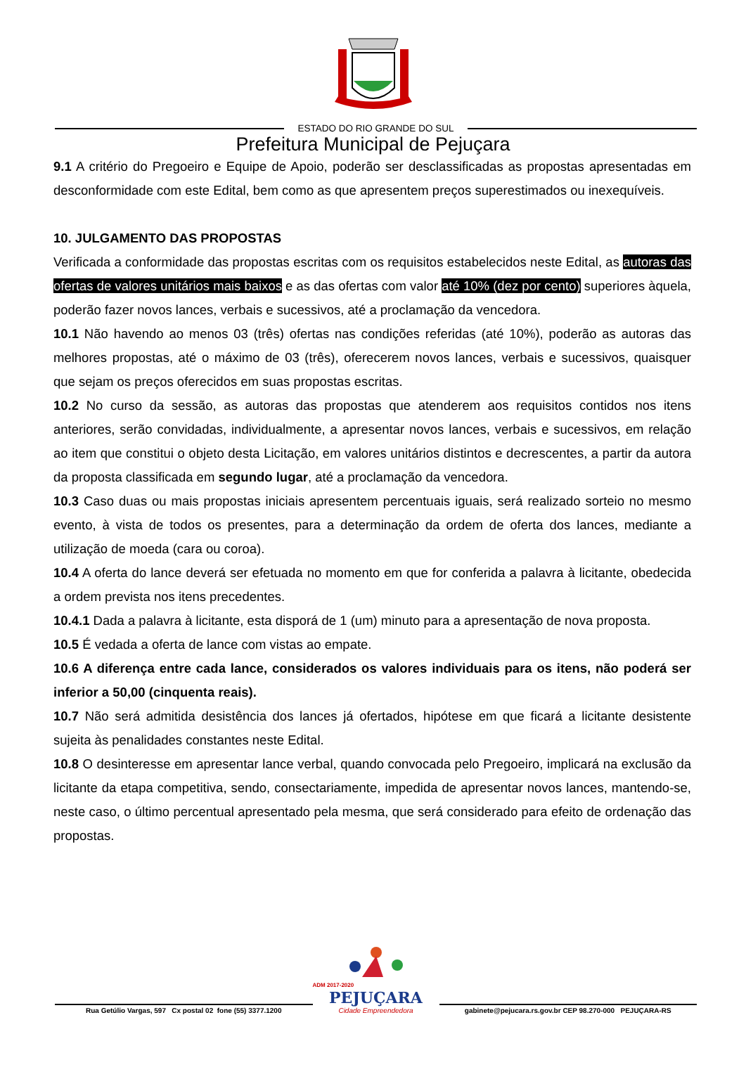ESTADO DO RIO GRANDE DO SUL
Prefeitura Municipal de Pejuçara
9.1 A critério do Pregoeiro e Equipe de Apoio, poderão ser desclassificadas as propostas apresentadas em desconformidade com este Edital, bem como as que apresentem preços superestimados ou inexequíveis.
10. JULGAMENTO DAS PROPOSTAS
Verificada a conformidade das propostas escritas com os requisitos estabelecidos neste Edital, as autoras das ofertas de valores unitários mais baixos e as das ofertas com valor até 10% (dez por cento) superiores àquela, poderão fazer novos lances, verbais e sucessivos, até a proclamação da vencedora.
10.1 Não havendo ao menos 03 (três) ofertas nas condições referidas (até 10%), poderão as autoras das melhores propostas, até o máximo de 03 (três), oferecerem novos lances, verbais e sucessivos, quaisquer que sejam os preços oferecidos em suas propostas escritas.
10.2 No curso da sessão, as autoras das propostas que atenderem aos requisitos contidos nos itens anteriores, serão convidadas, individualmente, a apresentar novos lances, verbais e sucessivos, em relação ao item que constitui o objeto desta Licitação, em valores unitários distintos e decrescentes, a partir da autora da proposta classificada em segundo lugar, até a proclamação da vencedora.
10.3 Caso duas ou mais propostas iniciais apresentem percentuais iguais, será realizado sorteio no mesmo evento, à vista de todos os presentes, para a determinação da ordem de oferta dos lances, mediante a utilização de moeda (cara ou coroa).
10.4 A oferta do lance deverá ser efetuada no momento em que for conferida a palavra à licitante, obedecida a ordem prevista nos itens precedentes.
10.4.1 Dada a palavra à licitante, esta disporá de 1 (um) minuto para a apresentação de nova proposta.
10.5 É vedada a oferta de lance com vistas ao empate.
10.6 A diferença entre cada lance, considerados os valores individuais para os itens, não poderá ser inferior a 50,00 (cinquenta reais).
10.7 Não será admitida desistência dos lances já ofertados, hipótese em que ficará a licitante desistente sujeita às penalidades constantes neste Edital.
10.8 O desinteresse em apresentar lance verbal, quando convocada pelo Pregoeiro, implicará na exclusão da licitante da etapa competitiva, sendo, consectariamente, impedida de apresentar novos lances, mantendo-se, neste caso, o último percentual apresentado pela mesma, que será considerado para efeito de ordenação das propostas.
Rua Getúlio Vargas, 597 Cx postal 02 fone (55) 3377.1200
ADM 2017-2020
PEJUÇARA
Cidade Empreendedora
gabinete@pejucara.rs.gov.br CEP 98.270-000 PEJUÇARA-RS